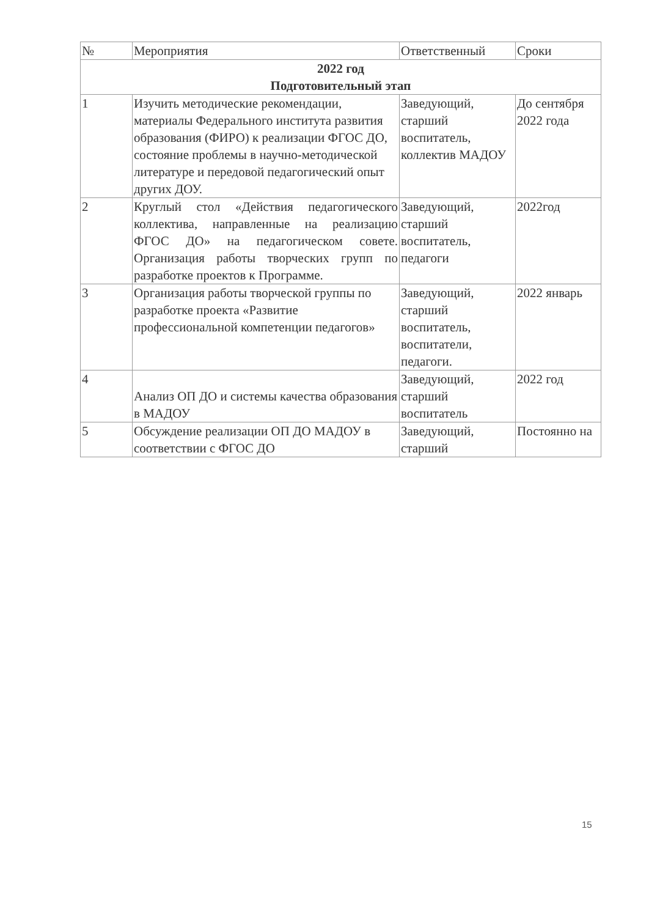| № | Мероприятия | Ответственный | Сроки |
| --- | --- | --- | --- |
| 2022 год Подготовительный этап | | | |
| 1 | Изучить методические рекомендации, материалы Федерального института развития образования (ФИРО) к реализации ФГОС ДО, состояние проблемы в научно-методической литературе и передовой педагогический опыт других ДОУ. | Заведующий, старший воспитатель, коллектив МАДОУ | До сентября 2022 года |
| 2 | Круглый стол «Действия педагогического коллектива, направленные на реализацию ФГОС ДО» на педагогическом совете. Организация работы творческих групп по разработке проектов к Программе. | Заведующий, старший воспитатель, педагоги | 2022год |
| 3 | Организация работы творческой группы по разработке проекта «Развитие профессиональной компетенции педагогов» | Заведующий, старший воспитатель, воспитатели, педагоги. | 2022 январь |
| 4 | Анализ ОП ДО и системы качества образования в МАДОУ | Заведующий, старший воспитатель | 2022 год |
| 5 | Обсуждение реализации ОП ДО МАДОУ в соответствии с ФГОС ДО | Заведующий, старший | Постоянно на |
15